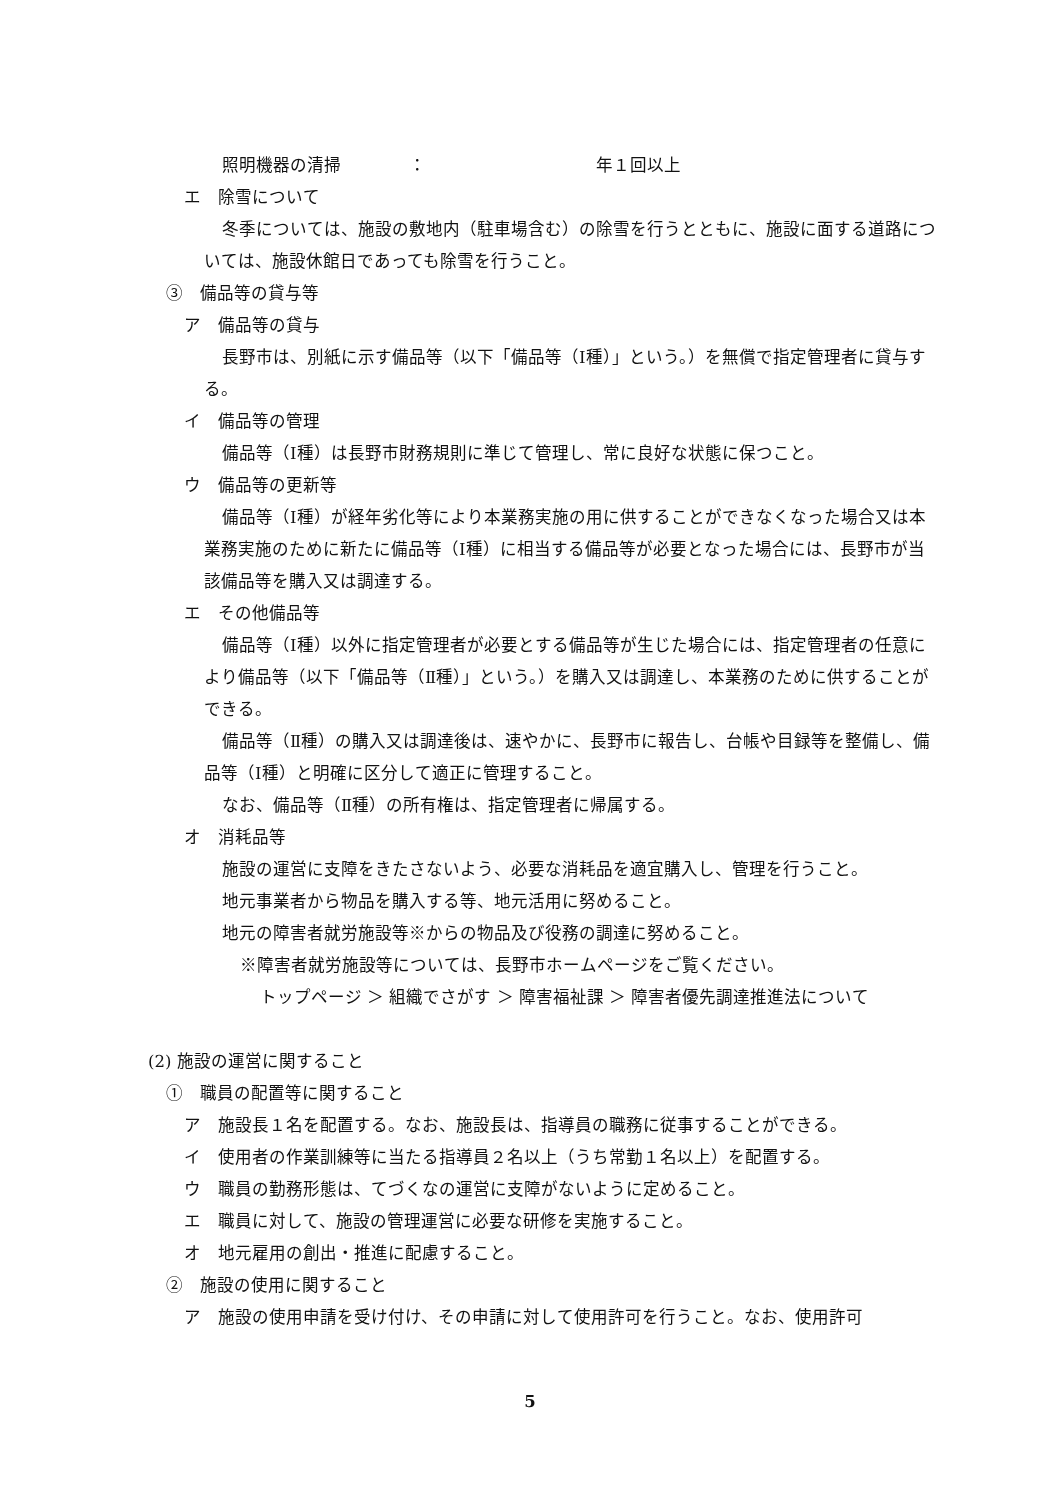照明機器の清掃　　　　：　　　　　　　　　　年１回以上
エ　除雪について
冬季については、施設の敷地内（駐車場含む）の除雪を行うとともに、施設に面する道路については、施設休館日であっても除雪を行うこと。
③　備品等の貸与等
ア　備品等の貸与
長野市は、別紙に示す備品等（以下「備品等（Ⅰ種）」という。）を無償で指定管理者に貸与する。
イ　備品等の管理
備品等（Ⅰ種）は長野市財務規則に準じて管理し、常に良好な状態に保つこと。
ウ　備品等の更新等
備品等（Ⅰ種）が経年劣化等により本業務実施の用に供することができなくなった場合又は本業務実施のために新たに備品等（Ⅰ種）に相当する備品等が必要となった場合には、長野市が当該備品等を購入又は調達する。
エ　その他備品等
備品等（Ⅰ種）以外に指定管理者が必要とする備品等が生じた場合には、指定管理者の任意により備品等（以下「備品等（Ⅱ種）」という。）を購入又は調達し、本業務のために供することができる。
備品等（Ⅱ種）の購入又は調達後は、速やかに、長野市に報告し、台帳や目録等を整備し、備品等（Ⅰ種）と明確に区分して適正に管理すること。
なお、備品等（Ⅱ種）の所有権は、指定管理者に帰属する。
オ　消耗品等
施設の運営に支障をきたさないよう、必要な消耗品を適宜購入し、管理を行うこと。
地元事業者から物品を購入する等、地元活用に努めること。
地元の障害者就労施設等※からの物品及び役務の調達に努めること。
※障害者就労施設等については、長野市ホームページをご覧ください。
トップページ ＞ 組織でさがす ＞ 障害福祉課 ＞ 障害者優先調達推進法について
(2) 施設の運営に関すること
①　職員の配置等に関すること
ア　施設長１名を配置する。なお、施設長は、指導員の職務に従事することができる。
イ　使用者の作業訓練等に当たる指導員２名以上（うち常勤１名以上）を配置する。
ウ　職員の勤務形態は、てづくなの運営に支障がないように定めること。
エ　職員に対して、施設の管理運営に必要な研修を実施すること。
オ　地元雇用の創出・推進に配慮すること。
②　施設の使用に関すること
ア　施設の使用申請を受け付け、その申請に対して使用許可を行うこと。なお、使用許可
5